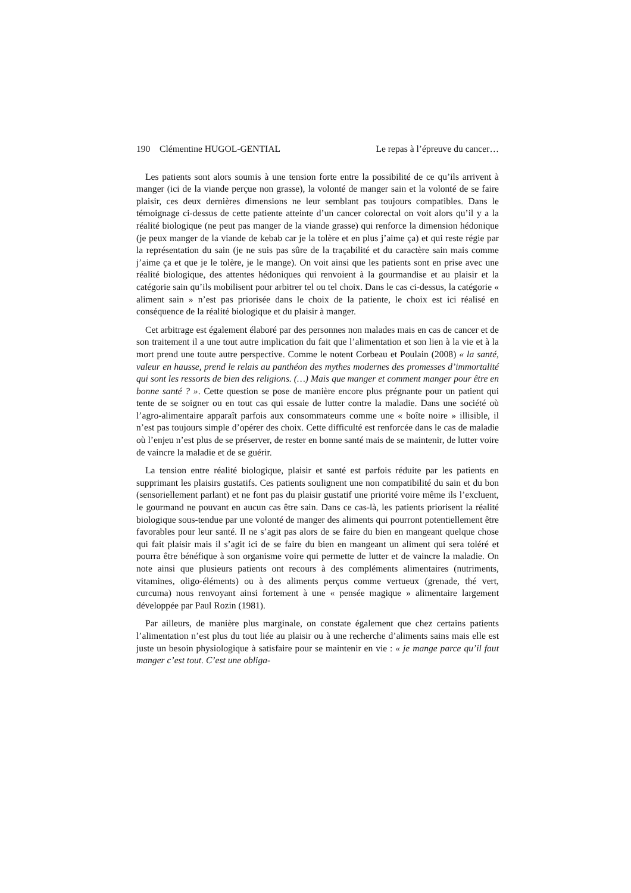190 Clémentine HUGOL-GENTIAL Le repas à l’épreuve du cancer…
Les patients sont alors soumis à une tension forte entre la possibilité de ce qu’ils arrivent à manger (ici de la viande perçue non grasse), la volonté de manger sain et la volonté de se faire plaisir, ces deux dernières dimensions ne leur semblant pas toujours compatibles. Dans le témoignage ci-dessus de cette patiente atteinte d’un cancer colorectal on voit alors qu’il y a la réalité biologique (ne peut pas manger de la viande grasse) qui renforce la dimension hédonique (je peux manger de la viande de kebab car je la tolère et en plus j’aime ça) et qui reste régie par la représentation du sain (je ne suis pas sûre de la traçabilité et du caractère sain mais comme j’aime ça et que je le tolère, je le mange). On voit ainsi que les patients sont en prise avec une réalité biologique, des attentes hédoniques qui renvoient à la gourmandise et au plaisir et la catégorie sain qu’ils mobilisent pour arbitrer tel ou tel choix. Dans le cas ci-dessus, la catégorie « aliment sain » n’est pas priorisée dans le choix de la patiente, le choix est ici réalisé en conséquence de la réalité biologique et du plaisir à manger.
Cet arbitrage est également élaboré par des personnes non malades mais en cas de cancer et de son traitement il a une tout autre implication du fait que l’alimentation et son lien à la vie et à la mort prend une toute autre perspective. Comme le notent Corbeau et Poulain (2008) « la santé, valeur en hausse, prend le relais au panthéon des mythes modernes des promesses d’immortalité qui sont les ressorts de bien des religions. (…) Mais que manger et comment manger pour être en bonne santé ? ». Cette question se pose de manière encore plus prégnante pour un patient qui tente de se soigner ou en tout cas qui essaie de lutter contre la maladie. Dans une société où l’agro-alimentaire apparaît parfois aux consommateurs comme une « boîte noire » illisible, il n’est pas toujours simple d’opérer des choix. Cette difficulté est renforcée dans le cas de maladie où l’enjeu n’est plus de se préserver, de rester en bonne santé mais de se maintenir, de lutter voire de vaincre la maladie et de se guérir.
La tension entre réalité biologique, plaisir et santé est parfois réduite par les patients en supprimant les plaisirs gustatifs. Ces patients soulignent une non compatibilité du sain et du bon (sensoriellement parlant) et ne font pas du plaisir gustatif une priorité voire même ils l’excluent, le gourmand ne pouvant en aucun cas être sain. Dans ce cas-là, les patients priorisent la réalité biologique sous-tendue par une volonté de manger des aliments qui pourront potentiellement être favorables pour leur santé. Il ne s’agit pas alors de se faire du bien en mangeant quelque chose qui fait plaisir mais il s’agit ici de se faire du bien en mangeant un aliment qui sera toléré et pourra être bénéfique à son organisme voire qui permette de lutter et de vaincre la maladie. On note ainsi que plusieurs patients ont recours à des compléments alimentaires (nutriments, vitamines, oligo-éléments) ou à des aliments perçus comme vertueux (grenade, thé vert, curcuma) nous renvoyant ainsi fortement à une « pensée magique » alimentaire largement développée par Paul Rozin (1981).
Par ailleurs, de manière plus marginale, on constate également que chez certains patients l’alimentation n’est plus du tout liée au plaisir ou à une recherche d’aliments sains mais elle est juste un besoin physiologique à satisfaire pour se maintenir en vie : « je mange parce qu’il faut manger c’est tout. C’est une obliga-